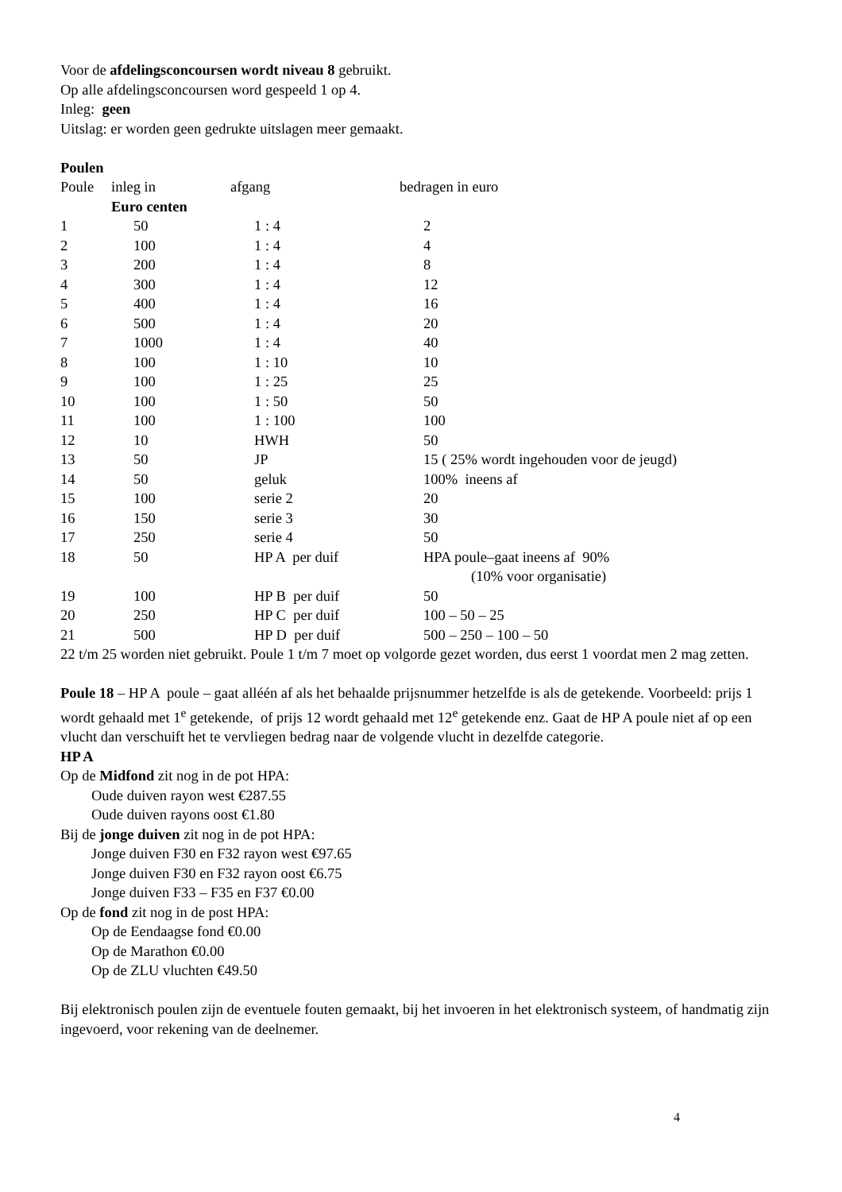Voor de afdelingsconcoursen wordt niveau 8 gebruikt.
Op alle afdelingsconcoursen word gespeeld 1 op 4.
Inleg: geen
Uitslag: er worden geen gedrukte uitslagen meer gemaakt.
Poulen
| Poule | inleg in Euro centen | afgang | bedragen in euro |
| --- | --- | --- | --- |
| 1 | 50 | 1 : 4 | 2 |
| 2 | 100 | 1 : 4 | 4 |
| 3 | 200 | 1 : 4 | 8 |
| 4 | 300 | 1 : 4 | 12 |
| 5 | 400 | 1 : 4 | 16 |
| 6 | 500 | 1 : 4 | 20 |
| 7 | 1000 | 1 : 4 | 40 |
| 8 | 100 | 1 : 10 | 10 |
| 9 | 100 | 1 : 25 | 25 |
| 10 | 100 | 1 : 50 | 50 |
| 11 | 100 | 1 : 100 | 100 |
| 12 | 10 | HWH | 50 |
| 13 | 50 | JP | 15 ( 25% wordt ingehouden voor de jeugd) |
| 14 | 50 | geluk | 100% ineens af |
| 15 | 100 | serie 2 | 20 |
| 16 | 150 | serie 3 | 30 |
| 17 | 250 | serie 4 | 50 |
| 18 | 50 | HP A per duif | HPA poule–gaat ineens af 90% (10% voor organisatie) |
| 19 | 100 | HP B per duif | 50 |
| 20 | 250 | HP C per duif | 100 – 50 – 25 |
| 21 | 500 | HP D per duif | 500 – 250 – 100 – 50 |
22 t/m 25 worden niet gebruikt. Poule 1 t/m 7 moet op volgorde gezet worden, dus eerst 1 voordat men 2 mag zetten.
Poule 18 – HP A poule – gaat alléén af als het behaalde prijsnummer hetzelfde is als de getekende. Voorbeeld: prijs 1 wordt gehaald met 1<sup>e</sup> getekende, of prijs 12 wordt gehaald met 12<sup>e</sup> getekende enz. Gaat de HP A poule niet af op een vlucht dan verschuift het te vervliegen bedrag naar de volgende vlucht in dezelfde categorie.
HP A
Op de Midfond zit nog in de pot HPA:
Oude duiven rayon west €287.55
Oude duiven rayons oost €1.80
Bij de jonge duiven zit nog in de pot HPA:
Jonge duiven F30 en F32 rayon west €97.65
Jonge duiven F30 en F32 rayon oost €6.75
Jonge duiven F33 – F35 en F37 €0.00
Op de fond zit nog in de post HPA:
Op de Eendaagse fond €0.00
Op de Marathon €0.00
Op de ZLU vluchten €49.50
Bij elektronisch poulen zijn de eventuele fouten gemaakt, bij het invoeren in het elektronisch systeem, of handmatig zijn ingevoerd, voor rekening van de deelnemer.
4